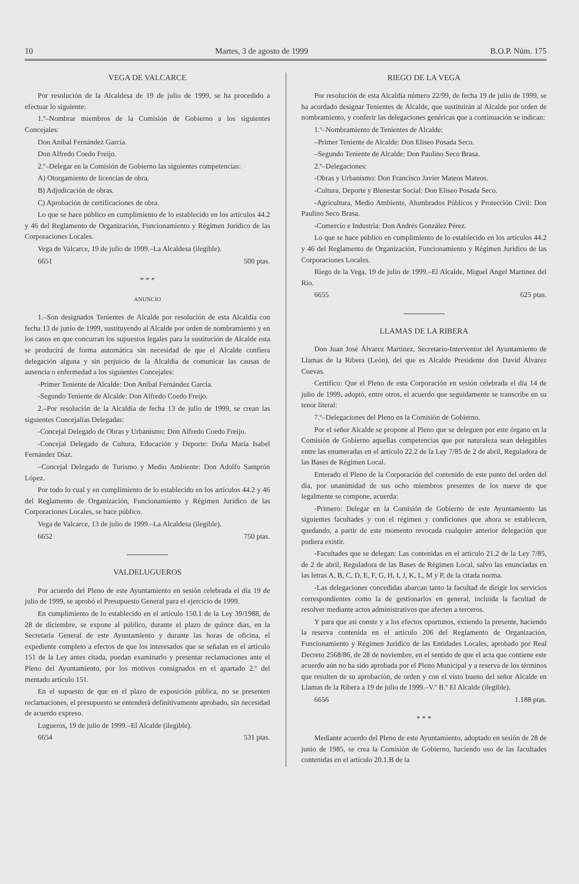10 Martes, 3 de agosto de 1999 B.O.P. Núm. 175
VEGA DE VALCARCE
Por resolución de la Alcaldesa de 19 de julio de 1999, se ha procedido a efectuar lo siguiente:
1.º–Nombrar miembros de la Comisión de Gobierno a los siguientes Concejales:
Don Aníbal Fernández García.
Don Alfredo Coedo Freijo.
2.º–Delegar en la Comisión de Gobierno las siguientes competencias:
A) Otorgamiento de licencias de obra.
B) Adjudicación de obras.
C) Aprobación de certificaciones de obra.
Lo que se hace público en cumplimiento de lo establecido en los artículos 44.2 y 46 del Reglamento de Organización, Funcionamiento y Régimen Jurídico de las Corporaciones Locales.
Vega de Valcarce, 19 de julio de 1999.–La Alcaldesa (ilegible).
6651 500 ptas.
* * *
ANUNCIO
1.–Son designados Tenientes de Alcalde por resolución de esta Alcaldía con fecha 13 de junio de 1999, sustituyendo al Alcalde por orden de nombramiento y en los casos en que concurran los supuestos legales para la sustitución de Alcalde esta se producirá de forma automática sin necesidad de que el Alcalde confiera delegación alguna y sin perjuicio de la Alcaldía de comunicar las causas de ausencia o enfermedad a los siguientes Concejales:
-Primer Teniente de Alcalde: Don Aníbal Fernández García.
-Segundo Teniente de Alcalde: Don Alfredo Coedo Freijo.
2.–Por resolución de la Alcaldía de fecha 13 de julio de 1999, se crean las siguientes Concejalías Delegadas:
-Concejal Delegado de Obras y Urbanismo: Don Alfredo Coedo Freijo.
-Concejal Delegado de Cultura, Educación y Deporte: Doña María Isabel Fernández Díaz.
–Concejal Delegado de Turismo y Medio Ambiente: Don Adolfo Samprón López.
Por todo lo cual y en cumplimiento de lo establecido en los artículos 44.2 y 46 del Reglamento de Organización, Funcionamiento y Régimen Jurídico de las Corporaciones Locales, se hace público.
Vega de Valcarce, 13 de julio de 1999.–La Alcaldesa (ilegible).
6652 750 ptas.
VALDELUGUEROS
Por acuerdo del Pleno de este Ayuntamiento en sesión celebrada el día 19 de julio de 1999, se aprobó el Presupuesto General para el ejercicio de 1999.
En cumplimiento de lo establecido en el artículo 150.1 de la Ley 39/1988, de 28 de diciembre, se expone al público, durante el plazo de quince días, en la Secretaría General de este Ayuntamiento y durante las horas de oficina, el expediente completo a efectos de que los interesados que se señalan en el artículo 151 de la Ley antes citada, puedan examinarlo y presentar reclamaciones ante el Pleno del Ayuntamiento, por los motivos consignados en el apartado 2.º del mentado artículo 151.
En el supuesto de que en el plazo de exposición pública, no se presenten reclamaciones, el presupuesto se entenderá definitivamente aprobado, sin necesidad de acuerdo expreso.
Lugueros, 19 de julio de 1999.–El Alcalde (ilegible).
6654 531 ptas.
RIEGO DE LA VEGA
Por resolución de esta Alcaldía número 22/99, de fecha 19 de julio de 1999, se ha acordado designar Tenientes de Alcalde, que sustituirán al Alcalde por orden de nombramiento, y conferir las delegaciones genéricas que a continuación se indican:
1.º–Nombramiento de Tenientes de Alcalde:
–Primer Teniente de Alcalde: Don Eliseo Posada Seco.
–Segundo Teniente de Alcalde: Don Paulino Seco Brasa.
2.º–Delegaciones:
-Obras y Urbanismo: Don Francisco Javier Mateos Mateos.
-Cultura, Deporte y Bienestar Social: Don Eliseo Posada Seco.
-Agricultura, Medio Ambiente, Alumbrados Públicos y Protección Civil: Don Paulino Seco Brasa.
-Comercio e Industria: Don Andrés González Pérez.
Lo que se hace público en cumplimiento de lo establecido en los artículos 44.2 y 46 del Reglamento de Organización, Funcionamiento y Régimen Jurídico de las Corporaciones Locales.
Riego de la Vega, 19 de julio de 1999.–El Alcalde, Miguel Angel Martínez del Río.
6655 625 ptas.
LLAMAS DE LA RIBERA
Don Juan José Álvarez Martínez, Secretario-Interventor del Ayuntamiento de Llamas de la Ribera (León), del que es Alcalde Presidente don David Álvarez Cuevas.
Certifico: Que el Pleno de esta Corporación en sesión celebrada el día 14 de julio de 1999, adoptó, entre otros, el acuerdo que seguidamente se transcribe en su tenor literal:
7.º–Delegaciones del Pleno en la Comisión de Gobierno.
Por el señor Alcalde se propone al Pleno que se deleguen por este órgano en la Comisión de Gobierno aquellas competencias que por naturaleza sean delegables entre las enumeradas en el artículo 22.2 de la Ley 7/85 de 2 de abril, Reguladora de las Bases de Régimen Local.
Enterado el Pleno de la Corporación del contenido de este punto del orden del día, por unanimidad de sus ocho miembros presentes de los nueve de que legalmente se compone, acuerda:
-Primero: Delegar en la Comisión de Gobierno de este Ayuntamiento las siguientes facultades y con el régimen y condiciones que ahora se establecen, quedando, a partir de este momento revocada cualquier anterior delegación que pudiera existir.
-Facultades que se delegan: Las contenidas en el artículo 21.2 de la Ley 7/85, de 2 de abril, Reguladora de las Bases de Régimen Local, salvo las enunciadas en las letras A, B, C, D, E, F, G, H, I, J, K, L, M y P, de la citada norma.
-Las delegaciones concedidas abarcan tanto la facultad de dirigir los servicios correspondientes como la de gestionarlos en general, incluida la facultad de resolver mediante actos administrativos que afecten a terceros.
Y para que así conste y a los efectos oportunos, extiendo la presente, haciendo la reserva contenida en el artículo 206 del Reglamento de Organización, Funcionamiento y Régimen Jurídico de las Entidades Locales, aprobado por Real Decreto 2568/86, de 28 de noviembre, en el sentido de que el acta que contiene este acuerdo aún no ha sido aprobada por el Pleno Municipal y a reserva de los términos que resulten de su aprobación, de orden y con el visto bueno del señor Alcalde en Llamas de la Ribera a 19 de julio de 1999.–V.º B.º El Alcalde (ilegible).
6656 1.188 ptas.
* * *
Mediante acuerdo del Pleno de este Ayuntamiento, adoptado en sesión de 28 de junio de 1985, se crea la Comisión de Gobierno, haciendo uso de las facultades contenidas en el artículo 20.1.B de la